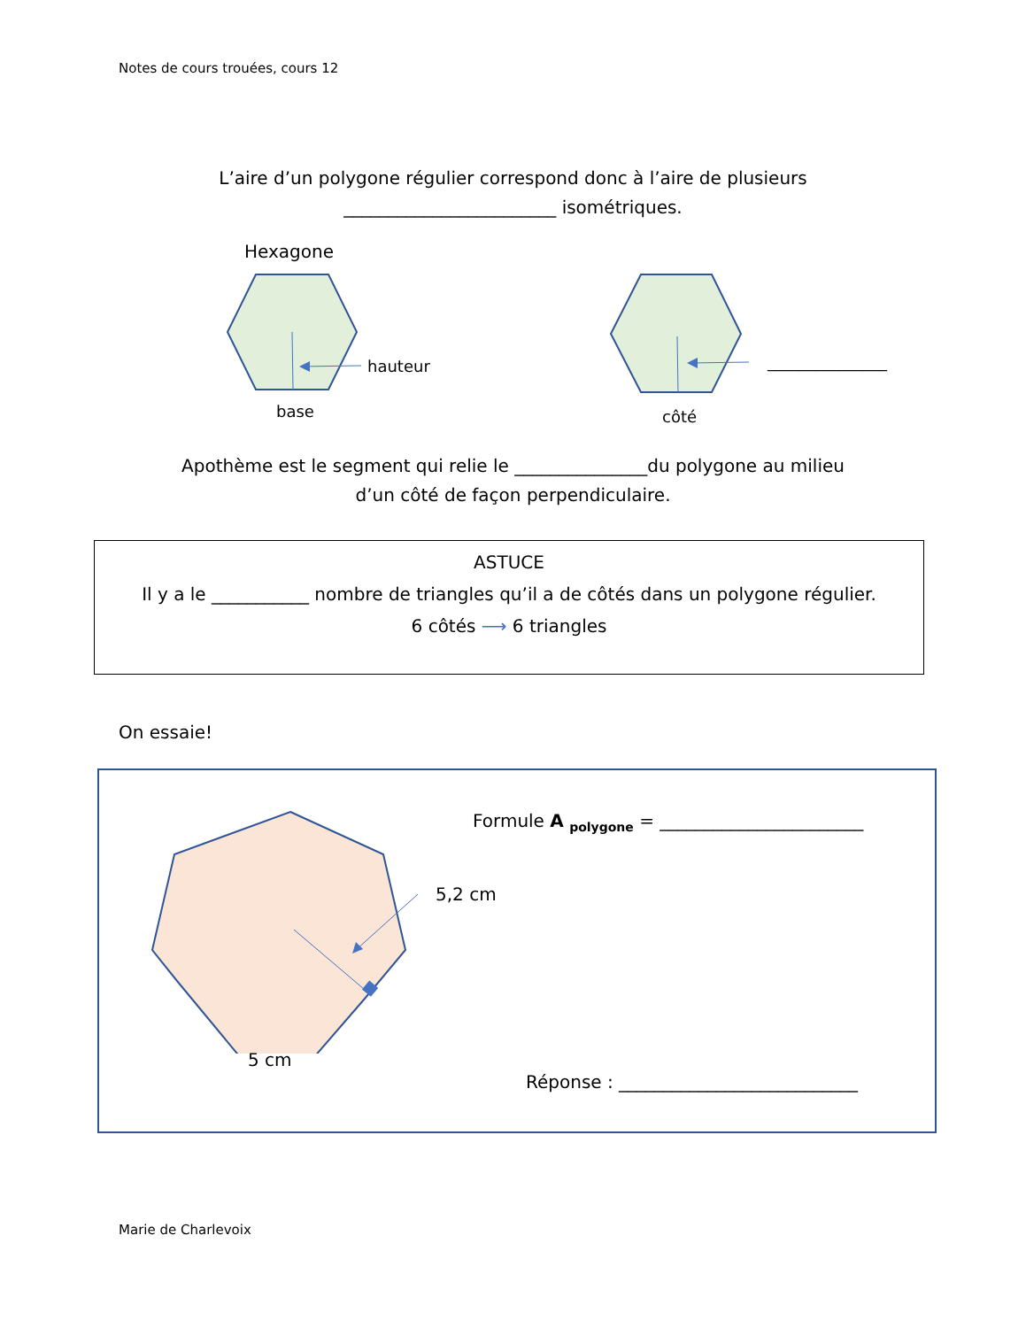Notes de cours trouées, cours 12
L’aire d’un polygone régulier correspond donc à l’aire de plusieurs
________________________ isométriques.
Hexagone
hauteur
base
_______________
côté
Apothème est le segment qui relie le _______________du polygone au milieu
d’un côté de façon perpendiculaire.
ASTUCE
Il y a le ___________ nombre de triangles qu’il a de côtés dans un polygone régulier.
6 côtés ⟶ 6 triangles
On essaie!
5,2 cm
5 cm
Formule A <sub>polygone</sub> = _______________________
Réponse : ___________________________
Marie de Charlevoix